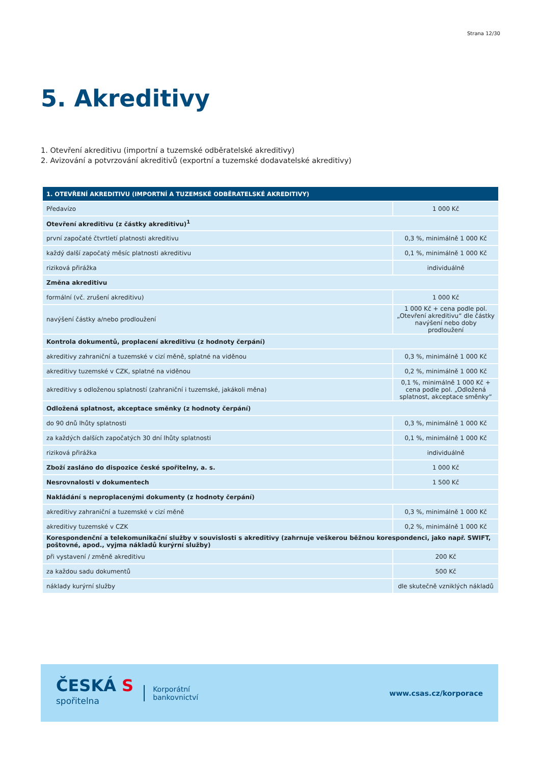Strana 12/30
5. Akreditivy
1. Otevření akreditivu (importní a tuzemské odběratelské akreditivy)
2. Avizování a potvrzování akreditivů (exportní a tuzemské dodavatelské akreditivy)
| 1. OTEVŘENÍ AKREDITIVU (IMPORTNÍ A TUZEMSKÉ ODBĚRATELSKÉ AKREDITIVY) | |
| --- | --- |
| Předavízo | 1 000 Kč |
| Otevření akreditivu (z částky akreditivu)<sup>1</sup> | |
| první započaté čtvrtletí platnosti akreditivu | 0,3 %, minimálně 1 000 Kč |
| každý další započatý měsíc platnosti akreditivu | 0,1 %, minimálně 1 000 Kč |
| riziková přirážka | individuálně |
| Změna akreditivu | |
| formální (vč. zrušení akreditivu) | 1 000 Kč |
| navýšení částky a/nebo prodloužení | 1 000 Kč + cena podle pol. „Otevření akreditivu“ dle částky navýšení nebo doby prodloužení |
| Kontrola dokumentů, proplacení akreditivu (z hodnoty čerpání) | |
| akreditivy zahraniční a tuzemské v cizí měně, splatné na viděnou | 0,3 %, minimálně 1 000 Kč |
| akreditivy tuzemské v CZK, splatné na viděnou | 0,2 %, minimálně 1 000 Kč |
| akreditivy s odloženou splatností (zahraniční i tuzemské, jakákoli měna) | 0,1 %, minimálně 1 000 Kč + cena podle pol. „Odložená splatnost, akceptace směnky“ |
| Odložená splatnost, akceptace směnky (z hodnoty čerpání) | |
| do 90 dnů lhůty splatnosti | 0,3 %, minimálně 1 000 Kč |
| za každých dalších započatých 30 dní lhůty splatnosti | 0,1 %, minimálně 1 000 Kč |
| riziková přirážka | individuálně |
| Zboží zasláno do dispozice české spořitelny, a. s. | 1 000 Kč |
| Nesrovnalosti v dokumentech | 1 500 Kč |
| Nakládání s neproplacenými dokumenty (z hodnoty čerpání) | |
| akreditivy zahraniční a tuzemské v cizí měně | 0,3 %, minimálně 1 000 Kč |
| akreditivy tuzemské v CZK | 0,2 %, minimálně 1 000 Kč |
| Korespondenční a telekomunikační služby v souvislosti s akreditivy (zahrnuje veškerou běžnou korespondenci, jako např. SWIFT, poštovné, apod., vyjma nákladů kurýrní služby) | |
| při vystavení / změně akreditivu | 200 Kč |
| za každou sadu dokumentů | 500 Kč |
| náklady kurýrní služby | dle skutečně vzniklých nákladů |
ČESKÁ S
spořitelna
Korporátní
bankovnictví
www.csas.cz/korporace